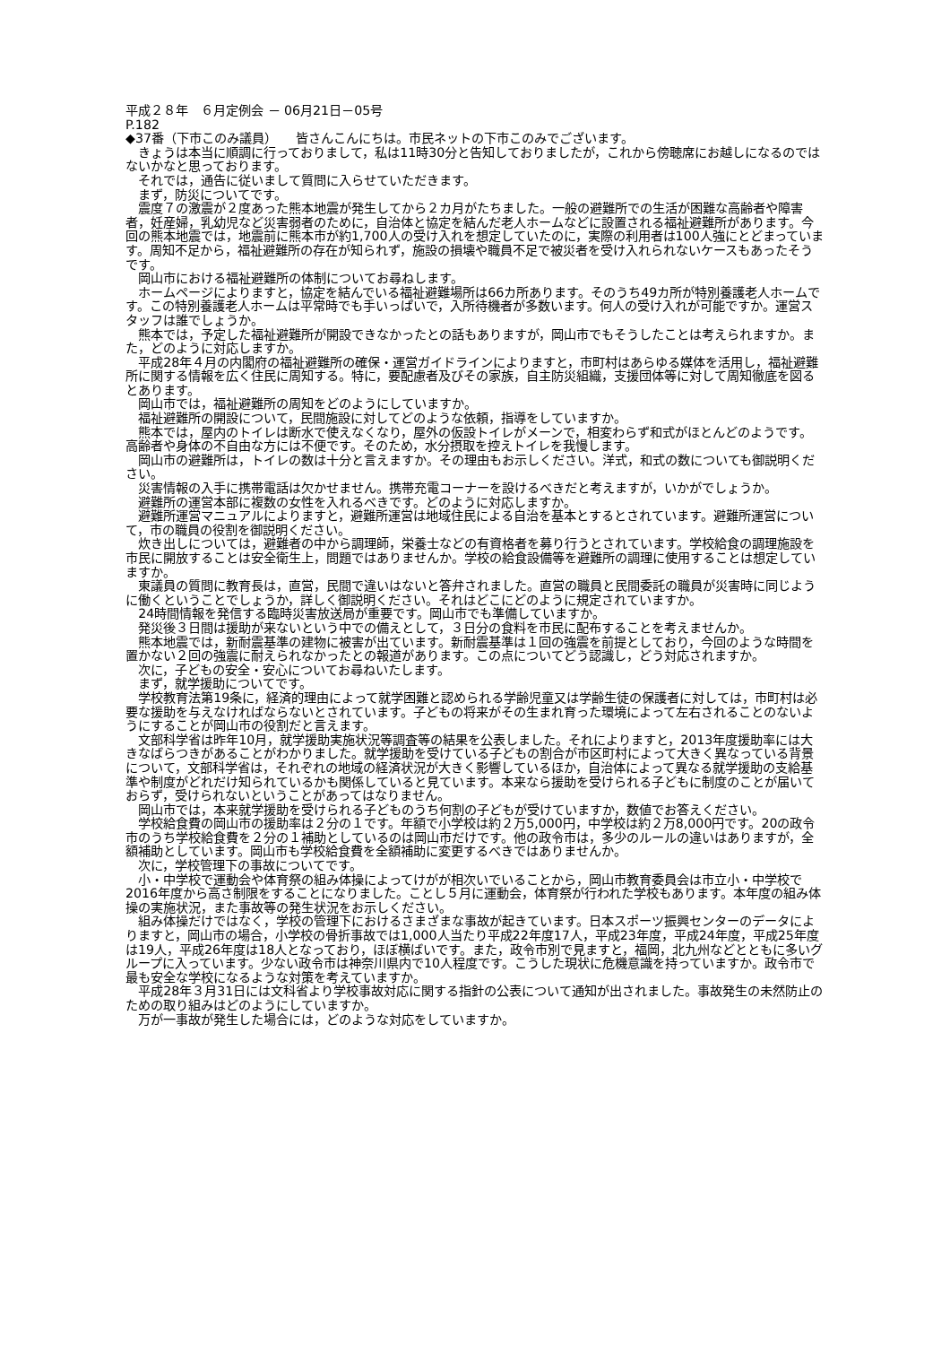平成２８年　６月定例会 － 06月21日－05号
P.182
◆37番（下市このみ議員）　　皆さんこんにちは。市民ネットの下市このみでございます。
きょうは本当に順調に行っておりまして，私は11時30分と告知しておりましたが，これから傍聴席にお越しになるのではないかなと思っております。
それでは，通告に従いまして質問に入らせていただきます。
まず，防災についてです。
震度７の激震が２度あった熊本地震が発生してから２カ月がたちました。一般の避難所での生活が困難な高齢者や障害者，妊産婦，乳幼児など災害弱者のために，自治体と協定を結んだ老人ホームなどに設置される福祉避難所があります。今回の熊本地震では，地震前に熊本市が約1,700人の受け入れを想定していたのに，実際の利用者は100人強にとどまっています。周知不足から，福祉避難所の存在が知られず，施設の損壊や職員不足で被災者を受け入れられないケースもあったそうです。
岡山市における福祉避難所の体制についてお尋ねします。
ホームページによりますと，協定を結んでいる福祉避難場所は66カ所あります。そのうち49カ所が特別養護老人ホームです。この特別養護老人ホームは平常時でも手いっぱいで，入所待機者が多数います。何人の受け入れが可能ですか。運営スタッフは誰でしょうか。
熊本では，予定した福祉避難所が開設できなかったとの話もありますが，岡山市でもそうしたことは考えられますか。また，どのように対応しますか。
平成28年４月の内閣府の福祉避難所の確保・運営ガイドラインによりますと，市町村はあらゆる媒体を活用し，福祉避難所に関する情報を広く住民に周知する。特に，要配慮者及びその家族，自主防災組織，支援団体等に対して周知徹底を図るとあります。
岡山市では，福祉避難所の周知をどのようにしていますか。
福祉避難所の開設について，民間施設に対してどのような依頼，指導をしていますか。
熊本では，屋内のトイレは断水で使えなくなり，屋外の仮設トイレがメーンで，相変わらず和式がほとんどのようです。高齢者や身体の不自由な方には不便です。そのため，水分摂取を控えトイレを我慢します。
岡山市の避難所は，トイレの数は十分と言えますか。その理由もお示しください。洋式，和式の数についても御説明ください。
災害情報の入手に携帯電話は欠かせません。携帯充電コーナーを設けるべきだと考えますが，いかがでしょうか。
避難所の運営本部に複数の女性を入れるべきです。どのように対応しますか。
避難所運営マニュアルによりますと，避難所運営は地域住民による自治を基本とするとされています。避難所運営について，市の職員の役割を御説明ください。
炊き出しについては，避難者の中から調理師，栄養士などの有資格者を募り行うとされています。学校給食の調理施設を市民に開放することは安全衛生上，問題ではありませんか。学校の給食設備等を避難所の調理に使用することは想定していますか。
東議員の質問に教育長は，直営，民間で違いはないと答弁されました。直営の職員と民間委託の職員が災害時に同じように働くということでしょうか，詳しく御説明ください。それはどこにどのように規定されていますか。
24時間情報を発信する臨時災害放送局が重要です。岡山市でも準備していますか。
発災後３日間は援助が来ないという中での備えとして，３日分の食料を市民に配布することを考えませんか。
熊本地震では，新耐震基準の建物に被害が出ています。新耐震基準は１回の強震を前提としており，今回のような時間を置かない２回の強震に耐えられなかったとの報道があります。この点についてどう認識し，どう対応されますか。
次に，子どもの安全・安心についてお尋ねいたします。
まず，就学援助についてです。
学校教育法第19条に，経済的理由によって就学困難と認められる学齢児童又は学齢生徒の保護者に対しては，市町村は必要な援助を与えなければならないとされています。子どもの将来がその生まれ育った環境によって左右されることのないようにすることが岡山市の役割だと言えます。
文部科学省は昨年10月，就学援助実施状況等調査等の結果を公表しました。それによりますと，2013年度援助率には大きなばらつきがあることがわかりました。就学援助を受けている子どもの割合が市区町村によって大きく異なっている背景について，文部科学省は，それぞれの地域の経済状況が大きく影響しているほか，自治体によって異なる就学援助の支給基準や制度がどれだけ知られているかも関係していると見ています。本来なら援助を受けられる子どもに制度のことが届いておらず，受けられないということがあってはなりません。
岡山市では，本来就学援助を受けられる子どものうち何割の子どもが受けていますか，数値でお答えください。
学校給食費の岡山市の援助率は２分の１です。年額で小学校は約２万5,000円，中学校は約２万8,000円です。20の政令市のうち学校給食費を２分の１補助としているのは岡山市だけです。他の政令市は，多少のルールの違いはありますが，全額補助としています。岡山市も学校給食費を全額補助に変更するべきではありませんか。
次に，学校管理下の事故についてです。
小・中学校で運動会や体育祭の組み体操によってけがが相次いでいることから，岡山市教育委員会は市立小・中学校で2016年度から高さ制限をすることになりました。ことし５月に運動会，体育祭が行われた学校もあります。本年度の組み体操の実施状況，また事故等の発生状況をお示しください。
組み体操だけではなく，学校の管理下におけるさまざまな事故が起きています。日本スポーツ振興センターのデータによりますと，岡山市の場合，小学校の骨折事故では1,000人当たり平成22年度17人，平成23年度，平成24年度，平成25年度は19人，平成26年度は18人となっており，ほぼ横ばいです。また，政令市別で見ますと，福岡，北九州などとともに多いグループに入っています。少ない政令市は神奈川県内で10人程度です。こうした現状に危機意識を持っていますか。政令市で最も安全な学校になるような対策を考えていますか。
平成28年３月31日には文科省より学校事故対応に関する指針の公表について通知が出されました。事故発生の未然防止のための取り組みはどのようにしていますか。
万が一事故が発生した場合には，どのような対応をしていますか。